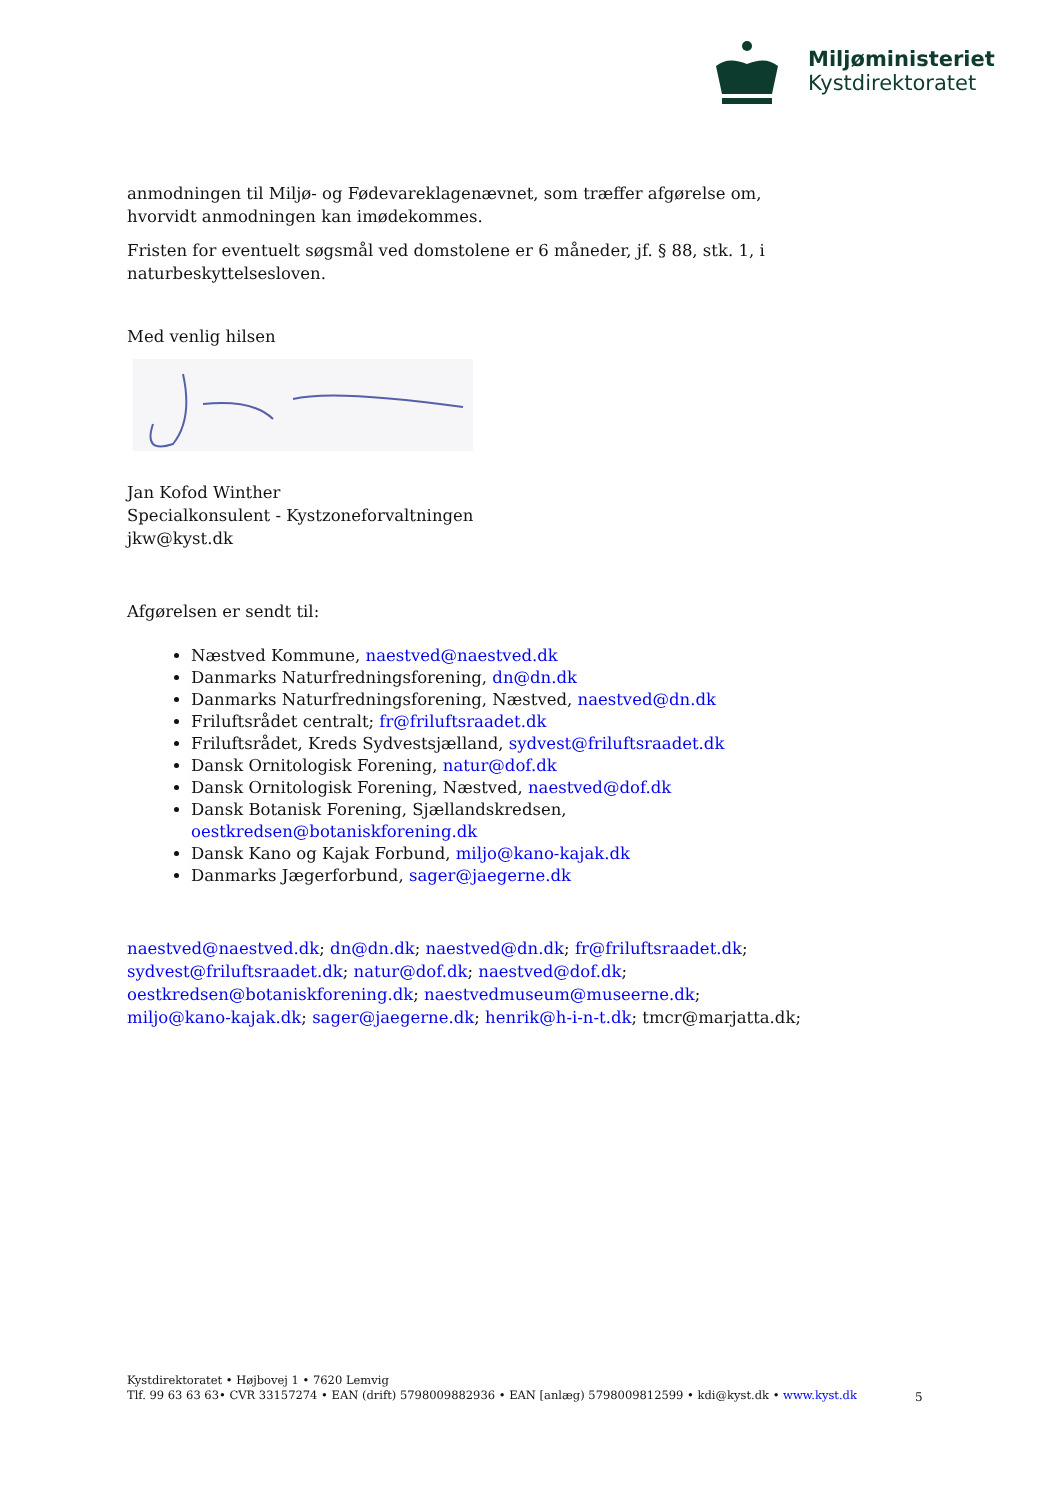Miljøministeriet
Kystdirektoratet
anmodningen til Miljø- og Fødevareklagenævnet, som træffer afgørelse om, hvorvidt anmodningen kan imødekommes.
Fristen for eventuelt søgsmål ved domstolene er 6 måneder, jf. § 88, stk. 1, i naturbeskyttelsesloven.
Med venlig hilsen
Jan Kofod Winther
Specialkonsulent - Kystzoneforvaltningen
jkw@kyst.dk
Afgørelsen er sendt til:
Næstved Kommune, naestved@naestved.dk
Danmarks Naturfredningsforening, dn@dn.dk
Danmarks Naturfredningsforening, Næstved, naestved@dn.dk
Friluftsrådet centralt; fr@friluftsraadet.dk
Friluftsrådet, Kreds Sydvestsjælland, sydvest@friluftsraadet.dk
Dansk Ornitologisk Forening, natur@dof.dk
Dansk Ornitologisk Forening, Næstved, naestved@dof.dk
Dansk Botanisk Forening, Sjællandskredsen, oestkredsen@botaniskforening.dk
Dansk Kano og Kajak Forbund, miljo@kano-kajak.dk
Danmarks Jægerforbund, sager@jaegerne.dk
naestved@naestved.dk; dn@dn.dk; naestved@dn.dk; fr@friluftsraadet.dk; sydvest@friluftsraadet.dk; natur@dof.dk; naestved@dof.dk; oestkredsen@botaniskforening.dk; naestvedmuseum@museerne.dk; miljo@kano-kajak.dk; sager@jaegerne.dk; henrik@h-i-n-t.dk; tmcr@marjatta.dk;
Kystdirektoratet • Højbovej 1 • 7620 Lemvig
Tlf. 99 63 63 63• CVR 33157274 • EAN (drift) 5798009882936 • EAN [anlæg) 5798009812599 • kdi@kyst.dk • www.kyst.dk
5